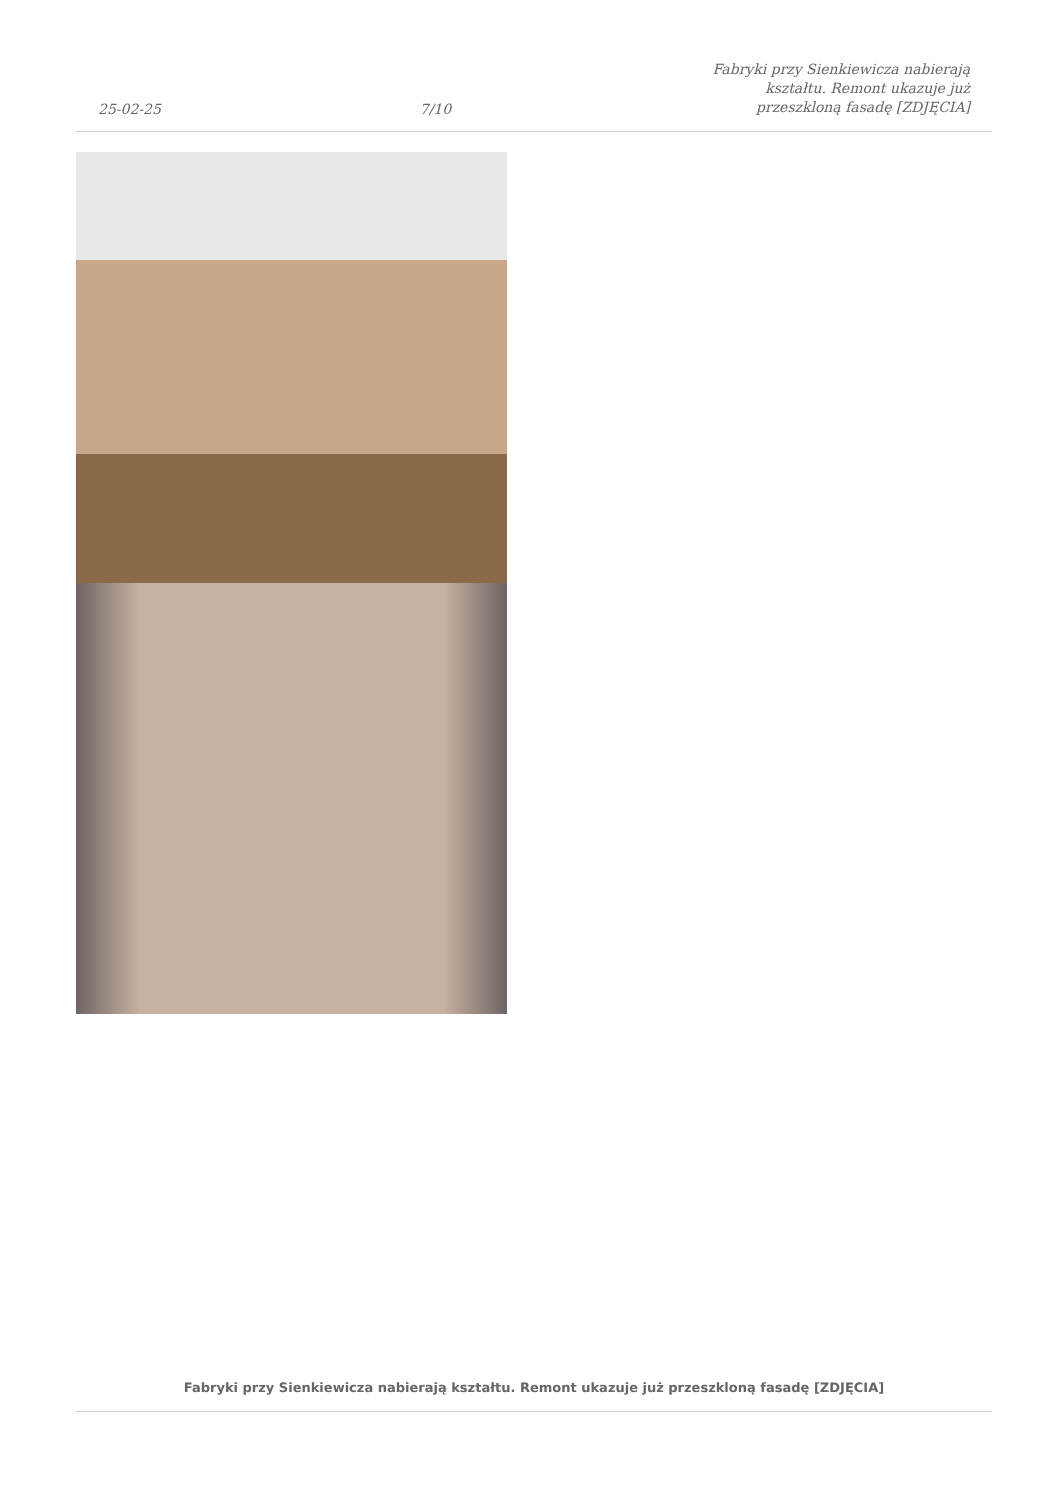25-02-25
7/10
Fabryki przy Sienkiewicza nabierają kształtu. Remont ukazuje już przeszkloną fasadę [ZDJĘCIA]
Fabryki przy Sienkiewicza nabierają kształtu. Remont ukazuje już przeszkloną fasadę [ZDJĘCIA]